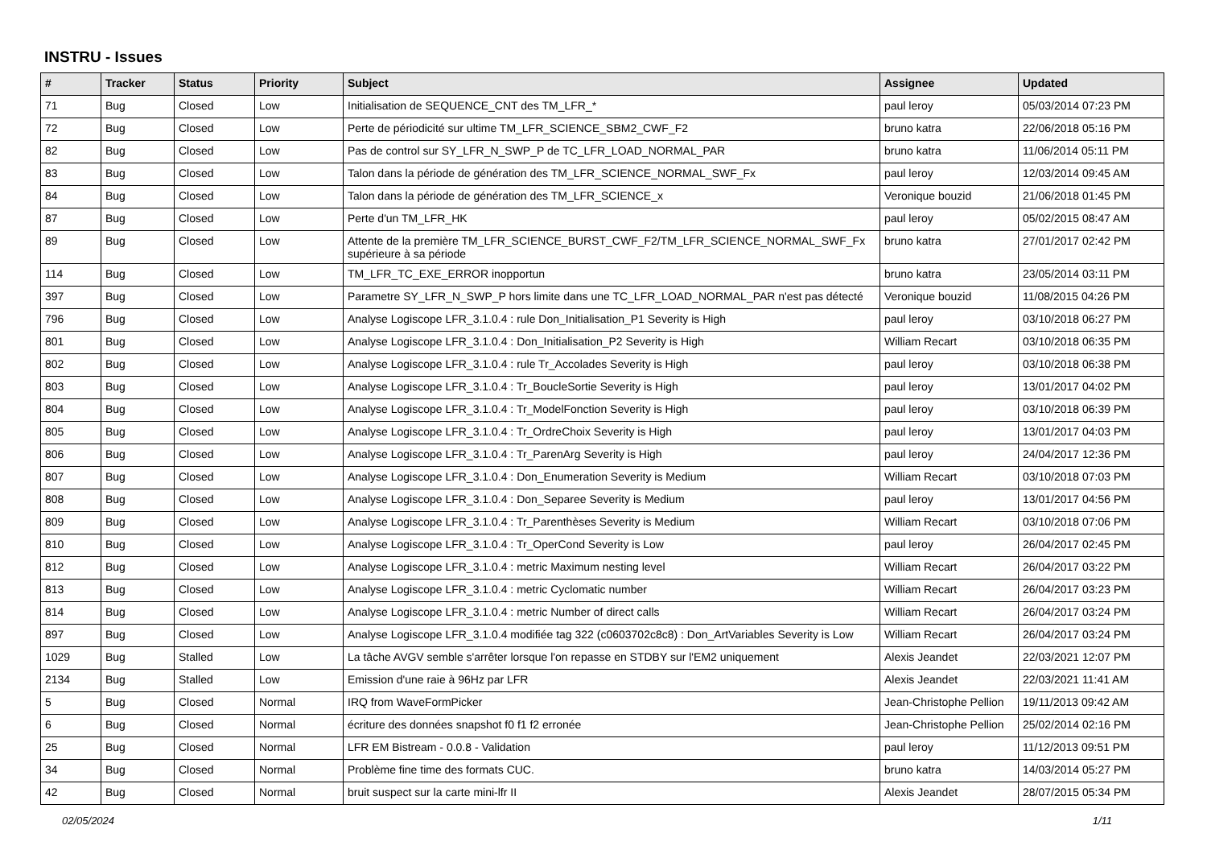INSTRU - Issues
| # | Tracker | Status | Priority | Subject | Assignee | Updated |
| --- | --- | --- | --- | --- | --- | --- |
| 71 | Bug | Closed | Low | Initialisation de SEQUENCE_CNT des TM_LFR_* | paul leroy | 05/03/2014 07:23 PM |
| 72 | Bug | Closed | Low | Perte de périodicité sur ultime TM_LFR_SCIENCE_SBM2_CWF_F2 | bruno katra | 22/06/2018 05:16 PM |
| 82 | Bug | Closed | Low | Pas de control sur SY_LFR_N_SWP_P de TC_LFR_LOAD_NORMAL_PAR | bruno katra | 11/06/2014 05:11 PM |
| 83 | Bug | Closed | Low | Talon dans la période de génération des TM_LFR_SCIENCE_NORMAL_SWF_Fx | paul leroy | 12/03/2014 09:45 AM |
| 84 | Bug | Closed | Low | Talon dans la période de génération des TM_LFR_SCIENCE_x | Veronique bouzid | 21/06/2018 01:45 PM |
| 87 | Bug | Closed | Low | Perte d'un TM_LFR_HK | paul leroy | 05/02/2015 08:47 AM |
| 89 | Bug | Closed | Low | Attente de la première TM_LFR_SCIENCE_BURST_CWF_F2/TM_LFR_SCIENCE_NORMAL_SWF_Fx supérieure à sa période | bruno katra | 27/01/2017 02:42 PM |
| 114 | Bug | Closed | Low | TM_LFR_TC_EXE_ERROR inopportun | bruno katra | 23/05/2014 03:11 PM |
| 397 | Bug | Closed | Low | Parametre SY_LFR_N_SWP_P hors limite dans une TC_LFR_LOAD_NORMAL_PAR n'est pas détecté | Veronique bouzid | 11/08/2015 04:26 PM |
| 796 | Bug | Closed | Low | Analyse Logiscope LFR_3.1.0.4 : rule Don_Initialisation_P1 Severity is High | paul leroy | 03/10/2018 06:27 PM |
| 801 | Bug | Closed | Low | Analyse Logiscope LFR_3.1.0.4 : Don_Initialisation_P2 Severity is High | William Recart | 03/10/2018 06:35 PM |
| 802 | Bug | Closed | Low | Analyse Logiscope LFR_3.1.0.4 : rule Tr_Accolades Severity is High | paul leroy | 03/10/2018 06:38 PM |
| 803 | Bug | Closed | Low | Analyse Logiscope LFR_3.1.0.4 : Tr_BoucleSortie Severity is High | paul leroy | 13/01/2017 04:02 PM |
| 804 | Bug | Closed | Low | Analyse Logiscope LFR_3.1.0.4 : Tr_ModelFonction Severity is High | paul leroy | 03/10/2018 06:39 PM |
| 805 | Bug | Closed | Low | Analyse Logiscope LFR_3.1.0.4 : Tr_OrdreChoix Severity is High | paul leroy | 13/01/2017 04:03 PM |
| 806 | Bug | Closed | Low | Analyse Logiscope LFR_3.1.0.4 : Tr_ParenArg Severity is High | paul leroy | 24/04/2017 12:36 PM |
| 807 | Bug | Closed | Low | Analyse Logiscope LFR_3.1.0.4 : Don_Enumeration Severity is Medium | William Recart | 03/10/2018 07:03 PM |
| 808 | Bug | Closed | Low | Analyse Logiscope LFR_3.1.0.4 : Don_Separee Severity is Medium | paul leroy | 13/01/2017 04:56 PM |
| 809 | Bug | Closed | Low | Analyse Logiscope LFR_3.1.0.4 : Tr_Parenthèses Severity is Medium | William Recart | 03/10/2018 07:06 PM |
| 810 | Bug | Closed | Low | Analyse Logiscope LFR_3.1.0.4 : Tr_OperCond Severity is Low | paul leroy | 26/04/2017 02:45 PM |
| 812 | Bug | Closed | Low | Analyse Logiscope LFR_3.1.0.4 : metric Maximum nesting level | William Recart | 26/04/2017 03:22 PM |
| 813 | Bug | Closed | Low | Analyse Logiscope LFR_3.1.0.4 : metric Cyclomatic number | William Recart | 26/04/2017 03:23 PM |
| 814 | Bug | Closed | Low | Analyse Logiscope LFR_3.1.0.4 : metric Number of direct calls | William Recart | 26/04/2017 03:24 PM |
| 897 | Bug | Closed | Low | Analyse Logiscope LFR_3.1.0.4 modifiée tag 322 (c0603702c8c8) : Don_ArtVariables Severity is Low | William Recart | 26/04/2017 03:24 PM |
| 1029 | Bug | Stalled | Low | La tâche AVGV semble s'arrêter lorsque l'on repasse en STDBY sur l'EM2 uniquement | Alexis Jeandet | 22/03/2021 12:07 PM |
| 2134 | Bug | Stalled | Low | Emission d'une raie à 96Hz par LFR | Alexis Jeandet | 22/03/2021 11:41 AM |
| 5 | Bug | Closed | Normal | IRQ from WaveFormPicker | Jean-Christophe Pellion | 19/11/2013 09:42 AM |
| 6 | Bug | Closed | Normal | écriture des données snapshot f0 f1 f2 erronée | Jean-Christophe Pellion | 25/02/2014 02:16 PM |
| 25 | Bug | Closed | Normal | LFR EM Bistream - 0.0.8 - Validation | paul leroy | 11/12/2013 09:51 PM |
| 34 | Bug | Closed | Normal | Problème fine time des formats CUC. | bruno katra | 14/03/2014 05:27 PM |
| 42 | Bug | Closed | Normal | bruit suspect sur la carte mini-lfr II | Alexis Jeandet | 28/07/2015 05:34 PM |
02/05/2024 1/11